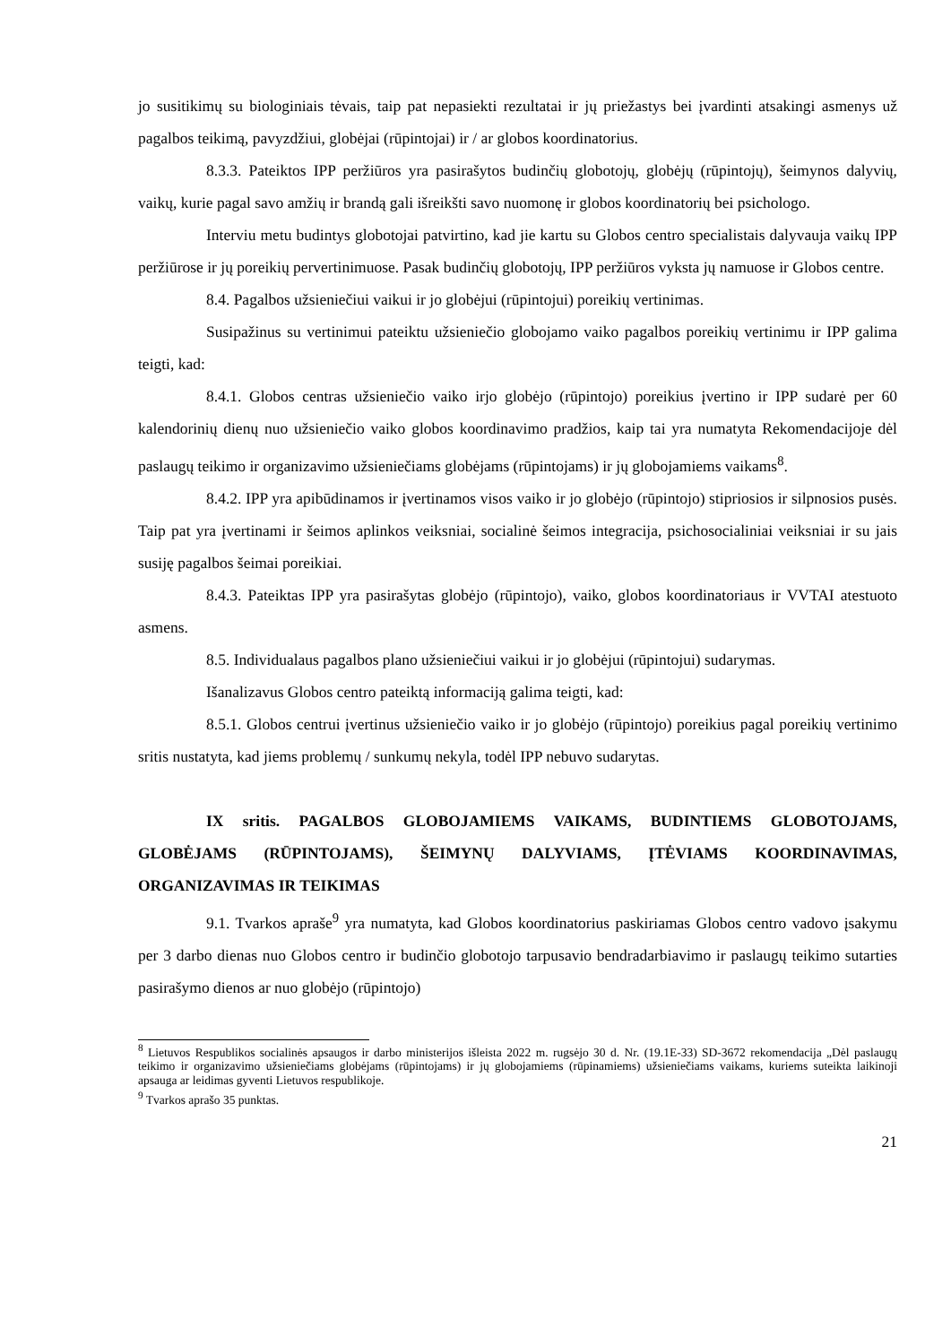jo susitikimų su biologiniais tėvais, taip pat nepasiekti rezultatai ir jų priežastys bei įvardinti atsakingi asmenys už pagalbos teikimą, pavyzdžiui, globėjai (rūpintojai) ir / ar globos koordinatorius.
8.3.3. Pateiktos IPP peržiūros yra pasirašytos budinčių globotojų, globėjų (rūpintojų), šeimynos dalyvių, vaikų, kurie pagal savo amžių ir brandą gali išreikšti savo nuomonę ir globos koordinatorių bei psichologo.
Interviu metu budintys globotojai patvirtino, kad jie kartu su Globos centro specialistais dalyvauja vaikų IPP peržiūrose ir jų poreikių pervertinimuose. Pasak budinčių globotojų, IPP peržiūros vyksta jų namuose ir Globos centre.
8.4. Pagalbos užsieniečiui vaikui ir jo globėjui (rūpintojui) poreikių vertinimas.
Susipažinus su vertinimui pateiktu užsieniečio globojamo vaiko pagalbos poreikių vertinimu ir IPP galima teigti, kad:
8.4.1. Globos centras užsieniečio vaiko irjo globėjo (rūpintojo) poreikius įvertino ir IPP sudarė per 60 kalendorinių dienų nuo užsieniečio vaiko globos koordinavimo pradžios, kaip tai yra numatyta Rekomendacijoje dėl paslaugų teikimo ir organizavimo užsieniečiams globėjams (rūpintojams) ir jų globojamiems vaikams<sup>8</sup>.
8.4.2. IPP yra apibūdinamos ir įvertinamos visos vaiko ir jo globėjo (rūpintojo) stipriosios ir silpnosios pusės. Taip pat yra įvertinami ir šeimos aplinkos veiksniai, socialinė šeimos integracija, psichosocialiniai veiksniai ir su jais susiję pagalbos šeimai poreikiai.
8.4.3. Pateiktas IPP yra pasirašytas globėjo (rūpintojo), vaiko, globos koordinatoriaus ir VVTAI atestuoto asmens.
8.5. Individualaus pagalbos plano užsieniečiui vaikui ir jo globėjui (rūpintojui) sudarymas.
Išanalizavus Globos centro pateiktą informaciją galima teigti, kad:
8.5.1. Globos centrui įvertinus užsieniečio vaiko ir jo globėjo (rūpintojo) poreikius pagal poreikių vertinimo sritis nustatyta, kad jiems problemų / sunkumų nekyla, todėl IPP nebuvo sudarytas.
IX sritis. PAGALBOS GLOBOJAMIEMS VAIKAMS, BUDINTIEMS GLOBOTOJAMS, GLOBĖJAMS (RŪPINTOJAMS), ŠEIMYNŲ DALYVIAMS, ĮTĖVIAMS KOORDINAVIMAS, ORGANIZAVIMAS IR TEIKIMAS
9.1. Tvarkos apraše<sup>9</sup> yra numatyta, kad Globos koordinatorius paskiriamas Globos centro vadovo įsakymu per 3 darbo dienas nuo Globos centro ir budinčio globotojo tarpusavio bendradarbiavimo ir paslaugų teikimo sutarties pasirašymo dienos ar nuo globėjo (rūpintojo)
<sup>8</sup> Lietuvos Respublikos socialinės apsaugos ir darbo ministerijos išleista 2022 m. rugsėjo 30 d. Nr. (19.1E-33) SD-3672 rekomendacija „Dėl paslaugų teikimo ir organizavimo užsieniečiams globėjams (rūpintojams) ir jų globojamiems (rūpinamiems) užsieniečiams vaikams, kuriems suteikta laikinoji apsauga ar leidimas gyventi Lietuvos respublikoje.
<sup>9</sup> Tvarkos aprašo 35 punktas.
21